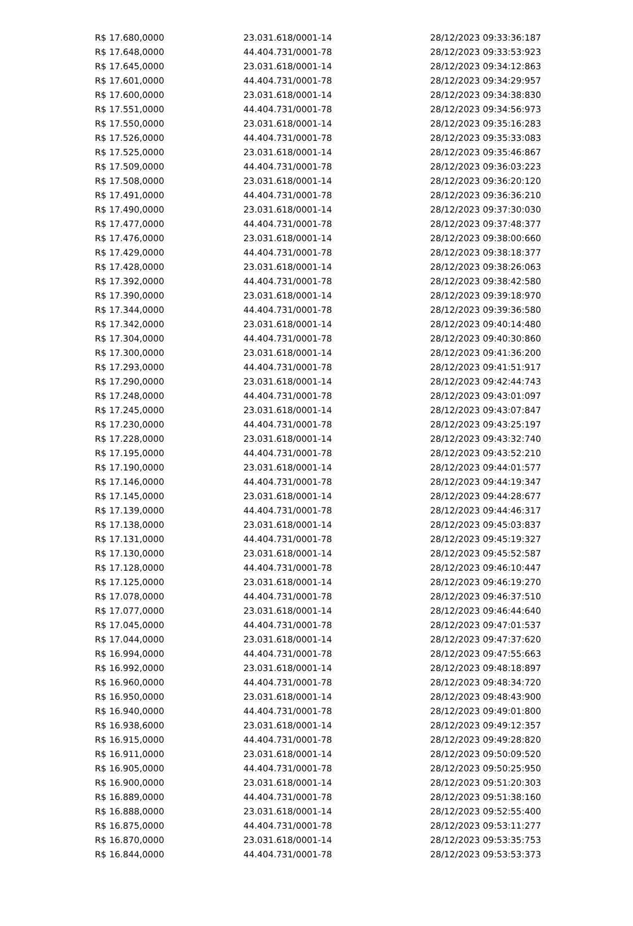| R$ 17.680,0000 | 23.031.618/0001-14 | 28/12/2023 09:33:36:187 |
| R$ 17.648,0000 | 44.404.731/0001-78 | 28/12/2023 09:33:53:923 |
| R$ 17.645,0000 | 23.031.618/0001-14 | 28/12/2023 09:34:12:863 |
| R$ 17.601,0000 | 44.404.731/0001-78 | 28/12/2023 09:34:29:957 |
| R$ 17.600,0000 | 23.031.618/0001-14 | 28/12/2023 09:34:38:830 |
| R$ 17.551,0000 | 44.404.731/0001-78 | 28/12/2023 09:34:56:973 |
| R$ 17.550,0000 | 23.031.618/0001-14 | 28/12/2023 09:35:16:283 |
| R$ 17.526,0000 | 44.404.731/0001-78 | 28/12/2023 09:35:33:083 |
| R$ 17.525,0000 | 23.031.618/0001-14 | 28/12/2023 09:35:46:867 |
| R$ 17.509,0000 | 44.404.731/0001-78 | 28/12/2023 09:36:03:223 |
| R$ 17.508,0000 | 23.031.618/0001-14 | 28/12/2023 09:36:20:120 |
| R$ 17.491,0000 | 44.404.731/0001-78 | 28/12/2023 09:36:36:210 |
| R$ 17.490,0000 | 23.031.618/0001-14 | 28/12/2023 09:37:30:030 |
| R$ 17.477,0000 | 44.404.731/0001-78 | 28/12/2023 09:37:48:377 |
| R$ 17.476,0000 | 23.031.618/0001-14 | 28/12/2023 09:38:00:660 |
| R$ 17.429,0000 | 44.404.731/0001-78 | 28/12/2023 09:38:18:377 |
| R$ 17.428,0000 | 23.031.618/0001-14 | 28/12/2023 09:38:26:063 |
| R$ 17.392,0000 | 44.404.731/0001-78 | 28/12/2023 09:38:42:580 |
| R$ 17.390,0000 | 23.031.618/0001-14 | 28/12/2023 09:39:18:970 |
| R$ 17.344,0000 | 44.404.731/0001-78 | 28/12/2023 09:39:36:580 |
| R$ 17.342,0000 | 23.031.618/0001-14 | 28/12/2023 09:40:14:480 |
| R$ 17.304,0000 | 44.404.731/0001-78 | 28/12/2023 09:40:30:860 |
| R$ 17.300,0000 | 23.031.618/0001-14 | 28/12/2023 09:41:36:200 |
| R$ 17.293,0000 | 44.404.731/0001-78 | 28/12/2023 09:41:51:917 |
| R$ 17.290,0000 | 23.031.618/0001-14 | 28/12/2023 09:42:44:743 |
| R$ 17.248,0000 | 44.404.731/0001-78 | 28/12/2023 09:43:01:097 |
| R$ 17.245,0000 | 23.031.618/0001-14 | 28/12/2023 09:43:07:847 |
| R$ 17.230,0000 | 44.404.731/0001-78 | 28/12/2023 09:43:25:197 |
| R$ 17.228,0000 | 23.031.618/0001-14 | 28/12/2023 09:43:32:740 |
| R$ 17.195,0000 | 44.404.731/0001-78 | 28/12/2023 09:43:52:210 |
| R$ 17.190,0000 | 23.031.618/0001-14 | 28/12/2023 09:44:01:577 |
| R$ 17.146,0000 | 44.404.731/0001-78 | 28/12/2023 09:44:19:347 |
| R$ 17.145,0000 | 23.031.618/0001-14 | 28/12/2023 09:44:28:677 |
| R$ 17.139,0000 | 44.404.731/0001-78 | 28/12/2023 09:44:46:317 |
| R$ 17.138,0000 | 23.031.618/0001-14 | 28/12/2023 09:45:03:837 |
| R$ 17.131,0000 | 44.404.731/0001-78 | 28/12/2023 09:45:19:327 |
| R$ 17.130,0000 | 23.031.618/0001-14 | 28/12/2023 09:45:52:587 |
| R$ 17.128,0000 | 44.404.731/0001-78 | 28/12/2023 09:46:10:447 |
| R$ 17.125,0000 | 23.031.618/0001-14 | 28/12/2023 09:46:19:270 |
| R$ 17.078,0000 | 44.404.731/0001-78 | 28/12/2023 09:46:37:510 |
| R$ 17.077,0000 | 23.031.618/0001-14 | 28/12/2023 09:46:44:640 |
| R$ 17.045,0000 | 44.404.731/0001-78 | 28/12/2023 09:47:01:537 |
| R$ 17.044,0000 | 23.031.618/0001-14 | 28/12/2023 09:47:37:620 |
| R$ 16.994,0000 | 44.404.731/0001-78 | 28/12/2023 09:47:55:663 |
| R$ 16.992,0000 | 23.031.618/0001-14 | 28/12/2023 09:48:18:897 |
| R$ 16.960,0000 | 44.404.731/0001-78 | 28/12/2023 09:48:34:720 |
| R$ 16.950,0000 | 23.031.618/0001-14 | 28/12/2023 09:48:43:900 |
| R$ 16.940,0000 | 44.404.731/0001-78 | 28/12/2023 09:49:01:800 |
| R$ 16.938,6000 | 23.031.618/0001-14 | 28/12/2023 09:49:12:357 |
| R$ 16.915,0000 | 44.404.731/0001-78 | 28/12/2023 09:49:28:820 |
| R$ 16.911,0000 | 23.031.618/0001-14 | 28/12/2023 09:50:09:520 |
| R$ 16.905,0000 | 44.404.731/0001-78 | 28/12/2023 09:50:25:950 |
| R$ 16.900,0000 | 23.031.618/0001-14 | 28/12/2023 09:51:20:303 |
| R$ 16.889,0000 | 44.404.731/0001-78 | 28/12/2023 09:51:38:160 |
| R$ 16.888,0000 | 23.031.618/0001-14 | 28/12/2023 09:52:55:400 |
| R$ 16.875,0000 | 44.404.731/0001-78 | 28/12/2023 09:53:11:277 |
| R$ 16.870,0000 | 23.031.618/0001-14 | 28/12/2023 09:53:35:753 |
| R$ 16.844,0000 | 44.404.731/0001-78 | 28/12/2023 09:53:53:373 |